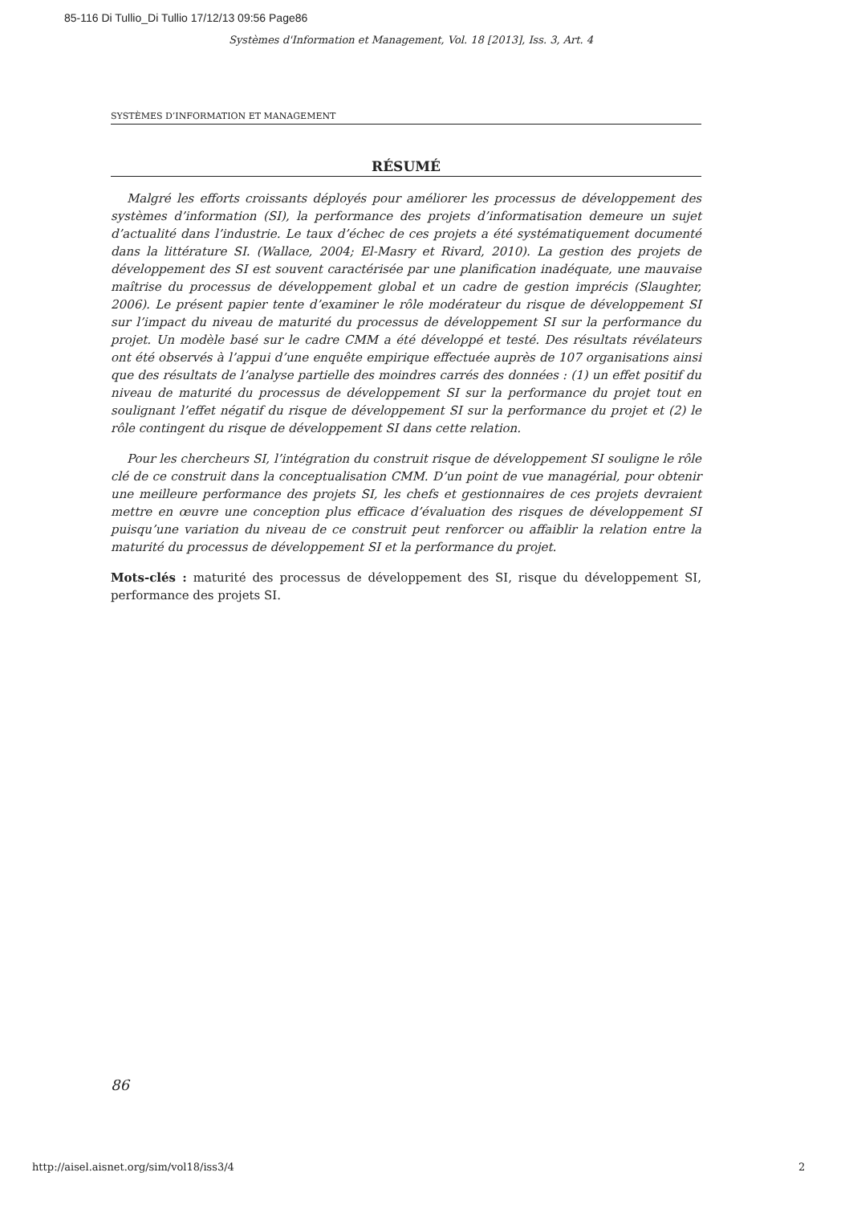85-116 Di Tullio_Di Tullio 17/12/13 09:56 Page86
Systèmes d'Information et Management, Vol. 18 [2013], Iss. 3, Art. 4
SYSTÈMES D’INFORMATION ET MANAGEMENT
RÉSUMÉ
Malgré les efforts croissants déployés pour améliorer les processus de développement des systèmes d’information (SI), la performance des projets d’informatisation demeure un sujet d’actualité dans l’industrie. Le taux d’échec de ces projets a été systématiquement documenté dans la littérature SI. (Wallace, 2004; El-Masry et Rivard, 2010). La gestion des projets de développement des SI est souvent caractérisée par une planification inadéquate, une mauvaise maîtrise du processus de développement global et un cadre de gestion imprécis (Slaughter, 2006). Le présent papier tente d’examiner le rôle modérateur du risque de développement SI sur l’impact du niveau de maturité du processus de développement SI sur la performance du projet. Un modèle basé sur le cadre CMM a été développé et testé. Des résultats révélateurs ont été observés à l’appui d’une enquête empirique effectuée auprès de 107 organisations ainsi que des résultats de l’analyse partielle des moindres carrés des données : (1) un effet positif du niveau de maturité du processus de développement SI sur la performance du projet tout en soulignant l’effet négatif du risque de développement SI sur la performance du projet et (2) le rôle contingent du risque de développement SI dans cette relation.
Pour les chercheurs SI, l’intégration du construit risque de développement SI souligne le rôle clé de ce construit dans la conceptualisation CMM. D’un point de vue managérial, pour obtenir une meilleure performance des projets SI, les chefs et gestionnaires de ces projets devraient mettre en œuvre une conception plus efficace d’évaluation des risques de développement SI puisqu’une variation du niveau de ce construit peut renforcer ou affaiblir la relation entre la maturité du processus de développement SI et la performance du projet.
Mots-clés : maturité des processus de développement des SI, risque du développement SI, performance des projets SI.
86
http://aisel.aisnet.org/sim/vol18/iss3/4
2